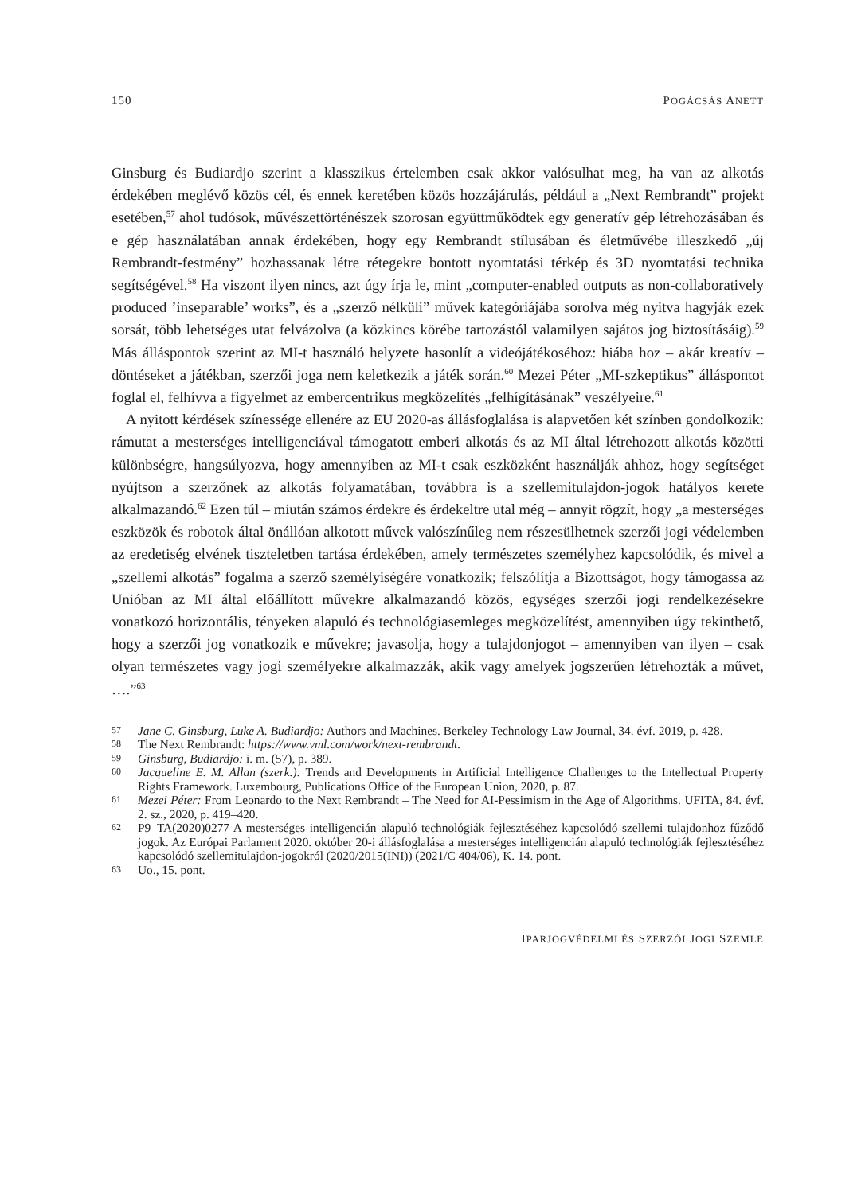150 POGÁCSÁS ANETT
Ginsburg és Budiardjo szerint a klasszikus értelemben csak akkor valósulhat meg, ha van az alkotás érdekében meglévő közös cél, és ennek keretében közös hozzájárulás, például a „Next Rembrandt” projekt esetében,<sup>57</sup> ahol tudósok, művészettörténészek szorosan együttműködtek egy generatív gép létrehozásában és e gép használatában annak érdekében, hogy egy Rembrandt stílusában és életművébe illeszkedő „új Rembrandt-festmény” hozhassanak létre rétegekre bontott nyomtatási térkép és 3D nyomtatási technika segítségével.<sup>58</sup> Ha viszont ilyen nincs, azt úgy írja le, mint „computer-enabled outputs as non-collaboratively produced ’inseparable’ works”, és a „szerző nélküli” művek kategóriájába sorolva még nyitva hagyják ezek sorsát, több lehetséges utat felvázolva (a közkincs körébe tartozástól valamilyen sajátos jog biztosításáig).<sup>59</sup> Más álláspontok szerint az MI-t használó helyzete hasonlít a videójátékoséhoz: hiába hoz – akár kreatív – döntéseket a játékban, szerzői joga nem keletkezik a játék során.<sup>60</sup> Mezei Péter „MI-szkeptikus” álláspontot foglal el, felhívva a figyelmet az embercentrikus megközelítés „felhígításának” veszélyeire.<sup>61</sup>
A nyitott kérdések színessége ellenére az EU 2020-as állásfoglalása is alapvetően két színben gondolkozik: rámutat a mesterséges intelligenciával támogatott emberi alkotás és az MI által létrehozott alkotás közötti különbségre, hangsúlyozva, hogy amennyiben az MI-t csak eszközként használják ahhoz, hogy segítséget nyújtson a szerzőnek az alkotás folyamatában, továbbra is a szellemitulajdon-jogok hatályos kerete alkalmazandó.<sup>62</sup> Ezen túl – miután számos érdekre és érdekeltre utal még – annyit rögzít, hogy „a mesterséges eszközök és robotok által önállóan alkotott művek valószínűleg nem részesülhetnek szerzői jogi védelemben az eredetiség elvének tiszteletben tartása érdekében, amely természetes személyhez kapcsolódik, és mivel a „szellemi alkotás” fogalma a szerző személyiségére vonatkozik; felszólítja a Bizottságot, hogy támogassa az Unióban az MI által előállított művekre alkalmazandó közös, egységes szerzői jogi rendelkezésekre vonatkozó horizontális, tényeken alapuló és technológiasemleges megközelítést, amennyiben úgy tekinthető, hogy a szerzői jog vonatkozik e művekre; javasolja, hogy a tulajdonjogot – amennyiben van ilyen – csak olyan természetes vagy jogi személyekre alkalmazzák, akik vagy amelyek jogszerűen létrehozták a művet, ….”<sup>63</sup>
57 Jane C. Ginsburg, Luke A. Budiardjo: Authors and Machines. Berkeley Technology Law Journal, 34. évf. 2019, p. 428.
58 The Next Rembrandt: https://www.vml.com/work/next-rembrandt.
59 Ginsburg, Budiardjo: i. m. (57), p. 389.
60 Jacqueline E. M. Allan (szerk.): Trends and Developments in Artificial Intelligence Challenges to the Intellectual Property Rights Framework. Luxembourg, Publications Office of the European Union, 2020, p. 87.
61 Mezei Péter: From Leonardo to the Next Rembrandt – The Need for AI-Pessimism in the Age of Algorithms. UFITA, 84. évf. 2. sz., 2020, p. 419–420.
62 P9_TA(2020)0277 A mesterséges intelligencián alapuló technológiák fejlesztéséhez kapcsolódó szellemi tulajdonhoz fűződő jogok. Az Európai Parlament 2020. október 20-i állásfoglalása a mesterséges intelligencián alapuló technológiák fejlesztéséhez kapcsolódó szellemitulajdon-jogokról (2020/2015(INI)) (2021/C 404/06), K. 14. pont.
63 Uo., 15. pont.
IPARJOGVÉDELMI ÉS SZERZŐI JOGI SZEMLE